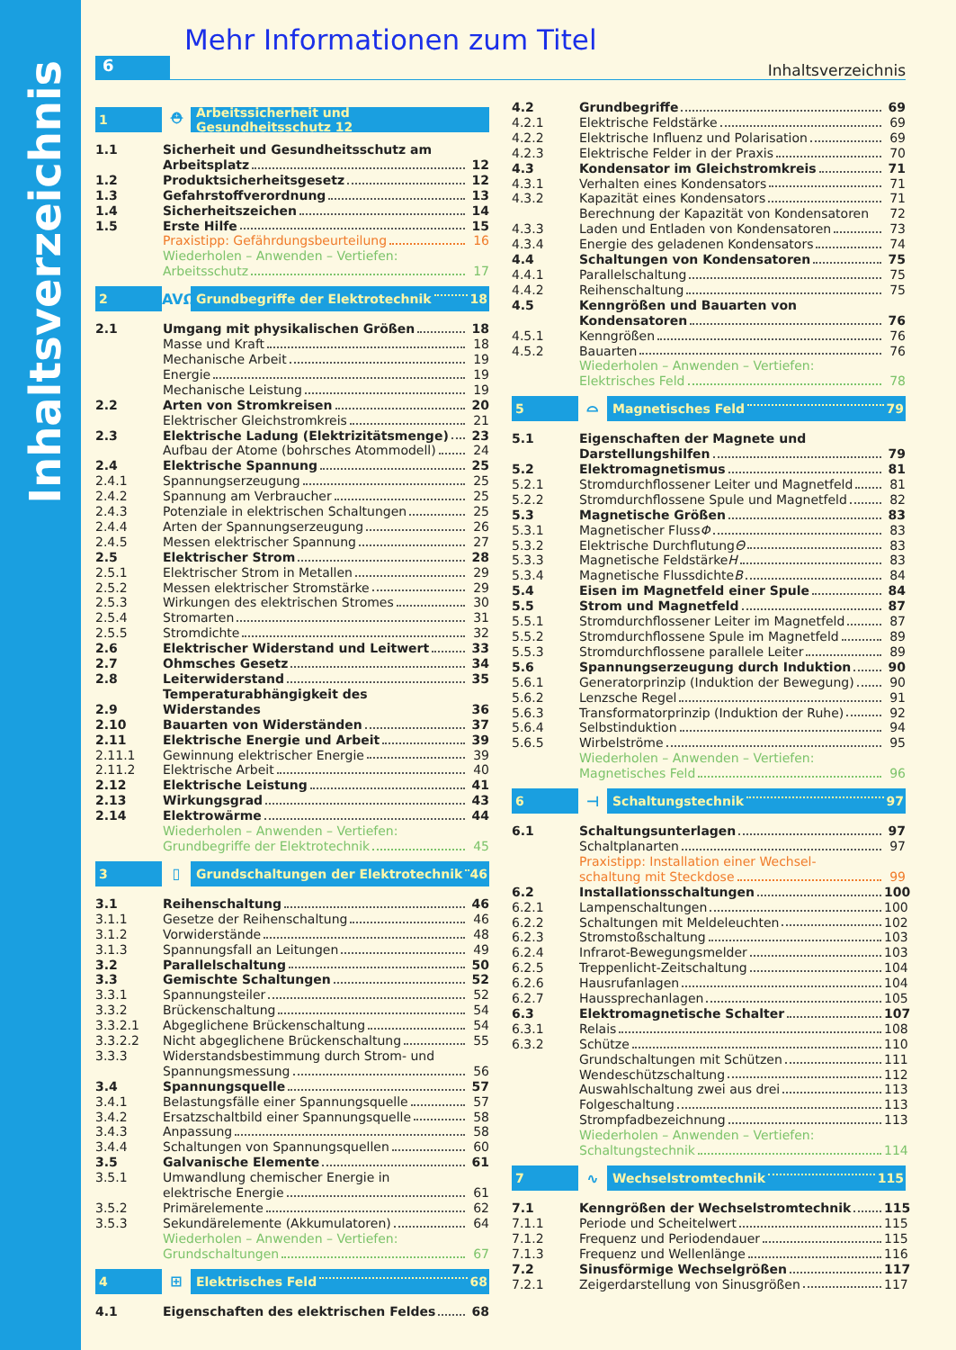Inhaltsverzeichnis
Mehr Informationen zum Titel
6
Inhaltsverzeichnis
1 ⛑ Arbeitssicherheit und Gesundheitsschutz 12
1.1 Sicherheit und Gesundheitsschutz am
Arbeitsplatz 12
1.2 Produktsicherheitsgesetz 12
1.3 Gefahrstoffverordnung 13
1.4 Sicherheitszeichen 14
1.5 Erste Hilfe 15
Praxistipp: Gefährdungsbeurteilung 16
Wiederholen – Anwenden – Vertiefen:
Arbeitsschutz 17
2 AVΩ Grundbegriffe der Elektrotechnik 18
2.1 Umgang mit physikalischen Größen 18
Masse und Kraft 18
Mechanische Arbeit 19
Energie 19
Mechanische Leistung 19
2.2 Arten von Stromkreisen 20
Elektrischer Gleichstromkreis 21
2.3 Elektrische Ladung (Elektrizitätsmenge) 23
Aufbau der Atome (bohrsches Atommodell) 24
2.4 Elektrische Spannung 25
2.4.1 Spannungserzeugung 25
2.4.2 Spannung am Verbraucher 25
2.4.3 Potenziale in elektrischen Schaltungen 25
2.4.4 Arten der Spannungserzeugung 26
2.4.5 Messen elektrischer Spannung 27
2.5 Elektrischer Strom 28
2.5.1 Elektrischer Strom in Metallen 29
2.5.2 Messen elektrischer Stromstärke 29
2.5.3 Wirkungen des elektrischen Stromes 30
2.5.4 Stromarten 31
2.5.5 Stromdichte 32
2.6 Elektrischer Widerstand und Leitwert 33
2.7 Ohmsches Gesetz 34
2.8 Leiterwiderstand 35
2.9 Temperaturabhängigkeit des Widerstandes 36
2.10 Bauarten von Widerständen 37
2.11 Elektrische Energie und Arbeit 39
2.11.1 Gewinnung elektrischer Energie 39
2.11.2 Elektrische Arbeit 40
2.12 Elektrische Leistung 41
2.13 Wirkungsgrad 43
2.14 Elektrowärme 44
Wiederholen – Anwenden – Vertiefen:
Grundbegriffe der Elektrotechnik 45
3 ▯ Grundschaltungen der Elektrotechnik 46
3.1 Reihenschaltung 46
3.1.1 Gesetze der Reihenschaltung 46
3.1.2 Vorwiderstände 48
3.1.3 Spannungsfall an Leitungen 49
3.2 Parallelschaltung 50
3.3 Gemischte Schaltungen 52
3.3.1 Spannungsteiler 52
3.3.2 Brückenschaltung 54
3.3.2.1 Abgeglichene Brückenschaltung 54
3.3.2.2 Nicht abgeglichene Brückenschaltung 55
3.3.3 Widerstandsbestimmung durch Strom- und
Spannungsmessung 56
3.4 Spannungsquelle 57
3.4.1 Belastungsfälle einer Spannungsquelle 57
3.4.2 Ersatzschaltbild einer Spannungsquelle 58
3.4.3 Anpassung 58
3.4.4 Schaltungen von Spannungsquellen 60
3.5 Galvanische Elemente 61
3.5.1 Umwandlung chemischer Energie in
elektrische Energie 61
3.5.2 Primärelemente 62
3.5.3 Sekundärelemente (Akkumulatoren) 64
Wiederholen – Anwenden – Vertiefen:
Grundschaltungen 67
4 ⊞ Elektrisches Feld 68
4.1 Eigenschaften des elektrischen Feldes 68
4.2 Grundbegriffe 69
4.2.1 Elektrische Feldstärke 69
4.2.2 Elektrische Influenz und Polarisation 69
4.2.3 Elektrische Felder in der Praxis 70
4.3 Kondensator im Gleichstromkreis 71
4.3.1 Verhalten eines Kondensators 71
4.3.2 Kapazität eines Kondensators 71
Berechnung der Kapazität von Kondensatoren 72
4.3.3 Laden und Entladen von Kondensatoren 73
4.3.4 Energie des geladenen Kondensators 74
4.4 Schaltungen von Kondensatoren 75
4.4.1 Parallelschaltung 75
4.4.2 Reihenschaltung 75
4.5 Kenngrößen und Bauarten von
Kondensatoren 76
4.5.1 Kenngrößen 76
4.5.2 Bauarten 76
Wiederholen – Anwenden – Vertiefen:
Elektrisches Feld 78
5 ⌓ Magnetisches Feld 79
5.1 Eigenschaften der Magnete und
Darstellungshilfen 79
5.2 Elektromagnetismus 81
5.2.1 Stromdurchflossener Leiter und Magnetfeld 81
5.2.2 Stromdurchflossene Spule und Magnetfeld 82
5.3 Magnetische Größen 83
5.3.1 Magnetischer Fluss Φ 83
5.3.2 Elektrische Durchflutung Θ 83
5.3.3 Magnetische Feldstärke H 83
5.3.4 Magnetische Flussdichte B 84
5.4 Eisen im Magnetfeld einer Spule 84
5.5 Strom und Magnetfeld 87
5.5.1 Stromdurchflossener Leiter im Magnetfeld 87
5.5.2 Stromdurchflossene Spule im Magnetfeld 89
5.5.3 Stromdurchflossene parallele Leiter 89
5.6 Spannungserzeugung durch Induktion 90
5.6.1 Generatorprinzip (Induktion der Bewegung) 90
5.6.2 Lenzsche Regel 91
5.6.3 Transformatorprinzip (Induktion der Ruhe) 92
5.6.4 Selbstinduktion 94
5.6.5 Wirbelströme 95
Wiederholen – Anwenden – Vertiefen:
Magnetisches Feld 96
6 ⊣ Schaltungstechnik 97
6.1 Schaltungsunterlagen 97
Schaltplanarten 97
Praxistipp: Installation einer Wechsel-
schaltung mit Steckdose 99
6.2 Installationsschaltungen 100
6.2.1 Lampenschaltungen 100
6.2.2 Schaltungen mit Meldeleuchten 102
6.2.3 Stromstoßschaltung 103
6.2.4 Infrarot-Bewegungsmelder 103
6.2.5 Treppenlicht-Zeitschaltung 104
6.2.6 Hausrufanlagen 104
6.2.7 Haussprechanlagen 105
6.3 Elektromagnetische Schalter 107
6.3.1 Relais 108
6.3.2 Schütze 110
Grundschaltungen mit Schützen 111
Wendeschützschaltung 112
Auswahlschaltung zwei aus drei 113
Folgeschaltung 113
Strompfadbezeichnung 113
Wiederholen – Anwenden – Vertiefen:
Schaltungstechnik 114
7 ∿ Wechselstromtechnik 115
7.1 Kenngrößen der Wechselstromtechnik 115
7.1.1 Periode und Scheitelwert 115
7.1.2 Frequenz und Periodendauer 115
7.1.3 Frequenz und Wellenlänge 116
7.2 Sinusförmige Wechselgrößen 117
7.2.1 Zeigerdarstellung von Sinusgrößen 117